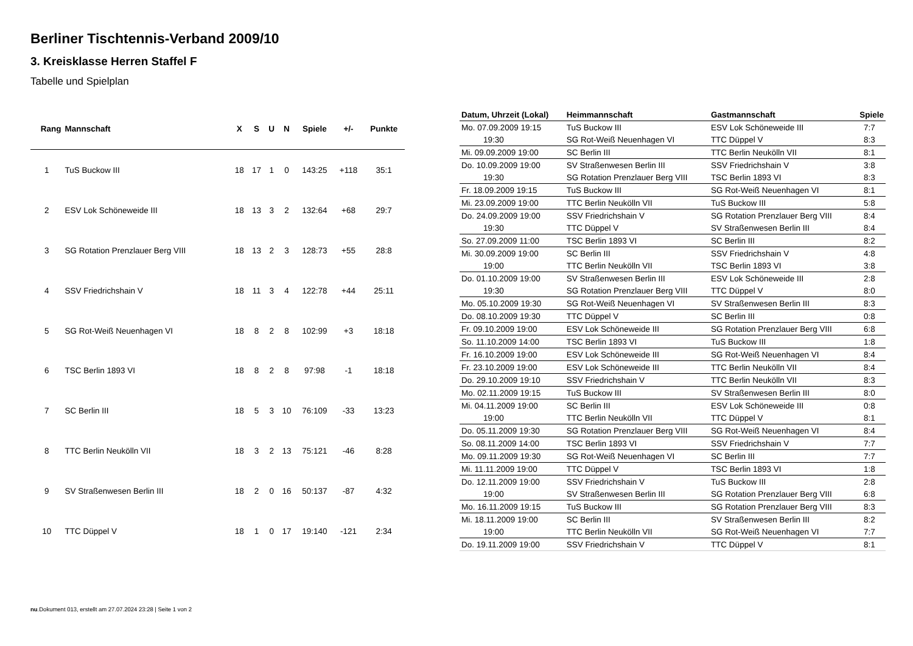Berliner Tischtennis-Verband 2009/10
3. Kreisklasse Herren Staffel F
Tabelle und Spielplan
| Rang | Mannschaft | X | S | U | N | Spiele | +/- | Punkte |
| --- | --- | --- | --- | --- | --- | --- | --- | --- |
| 1 | TuS Buckow III | 18 | 17 | 1 | 0 | 143:25 | +118 | 35:1 |
| 2 | ESV Lok Schöneweide III | 18 | 13 | 3 | 2 | 132:64 | +68 | 29:7 |
| 3 | SG Rotation Prenzlauer Berg VIII | 18 | 13 | 2 | 3 | 128:73 | +55 | 28:8 |
| 4 | SSV Friedrichshain V | 18 | 11 | 3 | 4 | 122:78 | +44 | 25:11 |
| 5 | SG Rot-Weiß Neuenhagen VI | 18 | 8 | 2 | 8 | 102:99 | +3 | 18:18 |
| 6 | TSC Berlin 1893 VI | 18 | 8 | 2 | 8 | 97:98 | -1 | 18:18 |
| 7 | SC Berlin III | 18 | 5 | 3 | 10 | 76:109 | -33 | 13:23 |
| 8 | TTC Berlin Neukölln VII | 18 | 3 | 2 | 13 | 75:121 | -46 | 8:28 |
| 9 | SV Straßenwesen Berlin III | 18 | 2 | 0 | 16 | 50:137 | -87 | 4:32 |
| 10 | TTC Düppel V | 18 | 1 | 0 | 17 | 19:140 | -121 | 2:34 |
| Datum, Uhrzeit (Lokal) | Heimmannschaft | Gastmannschaft | Spiele |
| --- | --- | --- | --- |
| Mo. 07.09.2009 19:15 | TuS Buckow III | ESV Lok Schöneweide III | 7:7 |
| 19:30 | SG Rot-Weiß Neuenhagen VI | TTC Düppel V | 8:3 |
| Mi. 09.09.2009 19:00 | SC Berlin III | TTC Berlin Neukölln VII | 8:1 |
| Do. 10.09.2009 19:00 | SV Straßenwesen Berlin III | SSV Friedrichshain V | 3:8 |
| 19:30 | SG Rotation Prenzlauer Berg VIII | TSC Berlin 1893 VI | 8:3 |
| Fr. 18.09.2009 19:15 | TuS Buckow III | SG Rot-Weiß Neuenhagen VI | 8:1 |
| Mi. 23.09.2009 19:00 | TTC Berlin Neukölln VII | TuS Buckow III | 5:8 |
| Do. 24.09.2009 19:00 | SSV Friedrichshain V | SG Rotation Prenzlauer Berg VIII | 8:4 |
| 19:30 | TTC Düppel V | SV Straßenwesen Berlin III | 8:4 |
| So. 27.09.2009 11:00 | TSC Berlin 1893 VI | SC Berlin III | 8:2 |
| Mi. 30.09.2009 19:00 | SC Berlin III | SSV Friedrichshain V | 4:8 |
| 19:00 | TTC Berlin Neukölln VII | TSC Berlin 1893 VI | 3:8 |
| Do. 01.10.2009 19:00 | SV Straßenwesen Berlin III | ESV Lok Schöneweide III | 2:8 |
| 19:30 | SG Rotation Prenzlauer Berg VIII | TTC Düppel V | 8:0 |
| Mo. 05.10.2009 19:30 | SG Rot-Weiß Neuenhagen VI | SV Straßenwesen Berlin III | 8:3 |
| Do. 08.10.2009 19:30 | TTC Düppel V | SC Berlin III | 0:8 |
| Fr. 09.10.2009 19:00 | ESV Lok Schöneweide III | SG Rotation Prenzlauer Berg VIII | 6:8 |
| So. 11.10.2009 14:00 | TSC Berlin 1893 VI | TuS Buckow III | 1:8 |
| Fr. 16.10.2009 19:00 | ESV Lok Schöneweide III | SG Rot-Weiß Neuenhagen VI | 8:4 |
| Fr. 23.10.2009 19:00 | ESV Lok Schöneweide III | TTC Berlin Neukölln VII | 8:4 |
| Do. 29.10.2009 19:10 | SSV Friedrichshain V | TTC Berlin Neukölln VII | 8:3 |
| Mo. 02.11.2009 19:15 | TuS Buckow III | SV Straßenwesen Berlin III | 8:0 |
| Mi. 04.11.2009 19:00 | SC Berlin III | ESV Lok Schöneweide III | 0:8 |
| 19:00 | TTC Berlin Neukölln VII | TTC Düppel V | 8:1 |
| Do. 05.11.2009 19:30 | SG Rotation Prenzlauer Berg VIII | SG Rot-Weiß Neuenhagen VI | 8:4 |
| So. 08.11.2009 14:00 | TSC Berlin 1893 VI | SSV Friedrichshain V | 7:7 |
| Mo. 09.11.2009 19:30 | SG Rot-Weiß Neuenhagen VI | SC Berlin III | 7:7 |
| Mi. 11.11.2009 19:00 | TTC Düppel V | TSC Berlin 1893 VI | 1:8 |
| Do. 12.11.2009 19:00 | SSV Friedrichshain V | TuS Buckow III | 2:8 |
| 19:00 | SV Straßenwesen Berlin III | SG Rotation Prenzlauer Berg VIII | 6:8 |
| Mo. 16.11.2009 19:15 | TuS Buckow III | SG Rotation Prenzlauer Berg VIII | 8:3 |
| Mi. 18.11.2009 19:00 | SC Berlin III | SV Straßenwesen Berlin III | 8:2 |
| 19:00 | TTC Berlin Neukölln VII | SG Rot-Weiß Neuenhagen VI | 7:7 |
| Do. 19.11.2009 19:00 | SSV Friedrichshain V | TTC Düppel V | 8:1 |
nu.Dokument 013, erstellt am 27.07.2024 23:28 | Seite 1 von 2